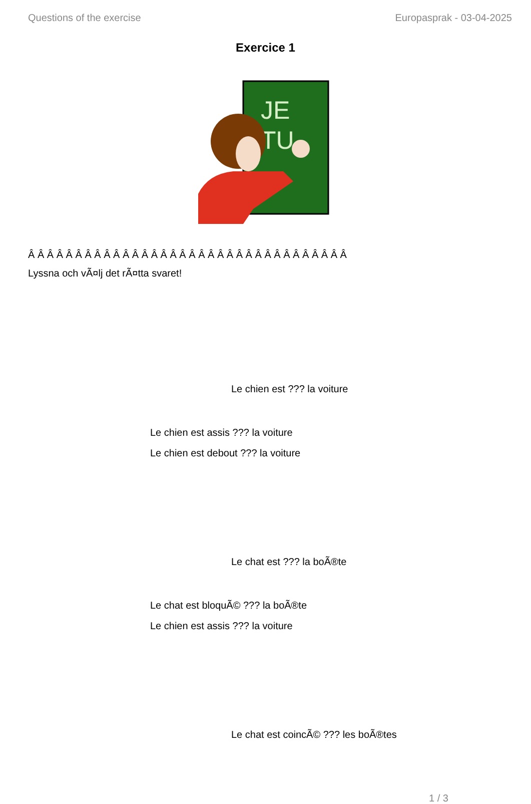Questions of the exercise Europasprak - 03-04-2025
Exercice 1
JE
TU
Â Â Â Â Â Â Â Â Â Â Â Â Â Â Â Â Â Â Â Â Â Â Â Â Â Â Â Â Â Â Â Â Â Â
Lyssna och vÃ¤lj det rÃ¤tta svaret!
Le chien est ??? la voiture
Le chien est assis ??? la voiture
Le chien est debout ??? la voiture
Le chat est ??? la boÃ®te
Le chat est bloquÃ© ??? la boÃ®te
Le chien est assis ??? la voiture
Le chat est coincÃ© ??? les boÃ®tes
1 / 3